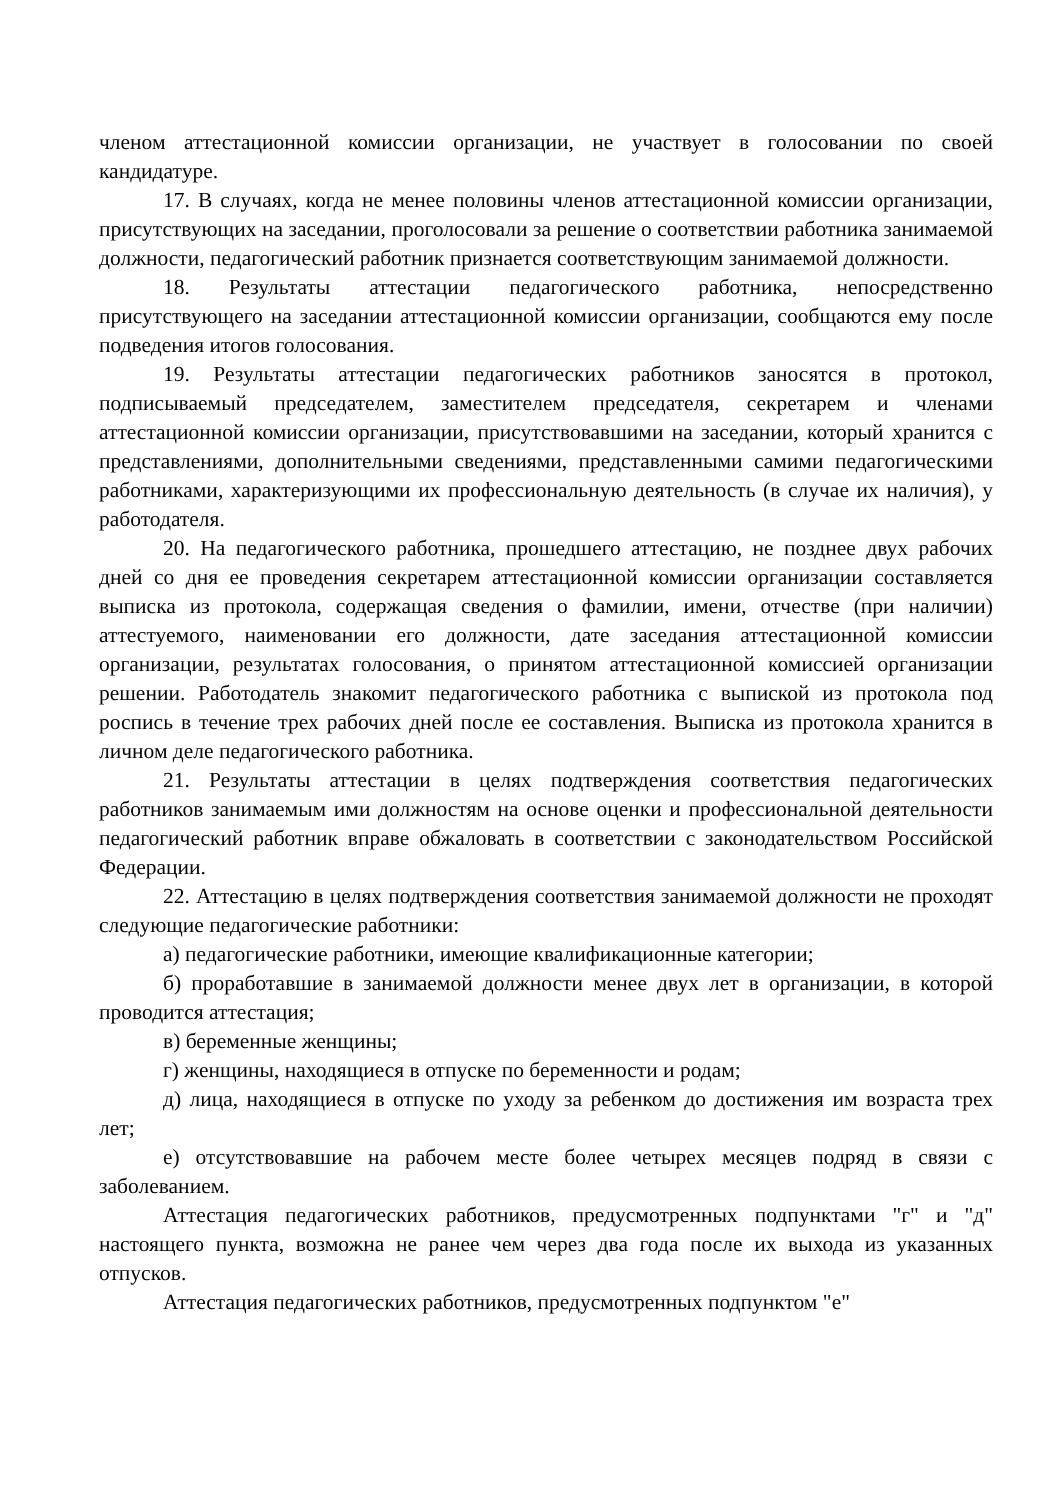членом аттестационной комиссии организации, не участвует в голосовании по своей кандидатуре.
17. В случаях, когда не менее половины членов аттестационной комиссии организации, присутствующих на заседании, проголосовали за решение о соответствии работника занимаемой должности, педагогический работник признается соответствующим занимаемой должности.
18. Результаты аттестации педагогического работника, непосредственно присутствующего на заседании аттестационной комиссии организации, сообщаются ему после подведения итогов голосования.
19. Результаты аттестации педагогических работников заносятся в протокол, подписываемый председателем, заместителем председателя, секретарем и членами аттестационной комиссии организации, присутствовавшими на заседании, который хранится с представлениями, дополнительными сведениями, представленными самими педагогическими работниками, характеризующими их профессиональную деятельность (в случае их наличия), у работодателя.
20. На педагогического работника, прошедшего аттестацию, не позднее двух рабочих дней со дня ее проведения секретарем аттестационной комиссии организации составляется выписка из протокола, содержащая сведения о фамилии, имени, отчестве (при наличии) аттестуемого, наименовании его должности, дате заседания аттестационной комиссии организации, результатах голосования, о принятом аттестационной комиссией организации решении. Работодатель знакомит педагогического работника с выпиской из протокола под роспись в течение трех рабочих дней после ее составления. Выписка из протокола хранится в личном деле педагогического работника.
21. Результаты аттестации в целях подтверждения соответствия педагогических работников занимаемым ими должностям на основе оценки и профессиональной деятельности педагогический работник вправе обжаловать в соответствии с законодательством Российской Федерации.
22. Аттестацию в целях подтверждения соответствия занимаемой должности не проходят следующие педагогические работники:
а) педагогические работники, имеющие квалификационные категории;
б) проработавшие в занимаемой должности менее двух лет в организации, в которой проводится аттестация;
в) беременные женщины;
г) женщины, находящиеся в отпуске по беременности и родам;
д) лица, находящиеся в отпуске по уходу за ребенком до достижения им возраста трех лет;
е) отсутствовавшие на рабочем месте более четырех месяцев подряд в связи с заболеванием.
Аттестация педагогических работников, предусмотренных подпунктами "г" и "д" настоящего пункта, возможна не ранее чем через два года после их выхода из указанных отпусков.
Аттестация педагогических работников, предусмотренных подпунктом "е"